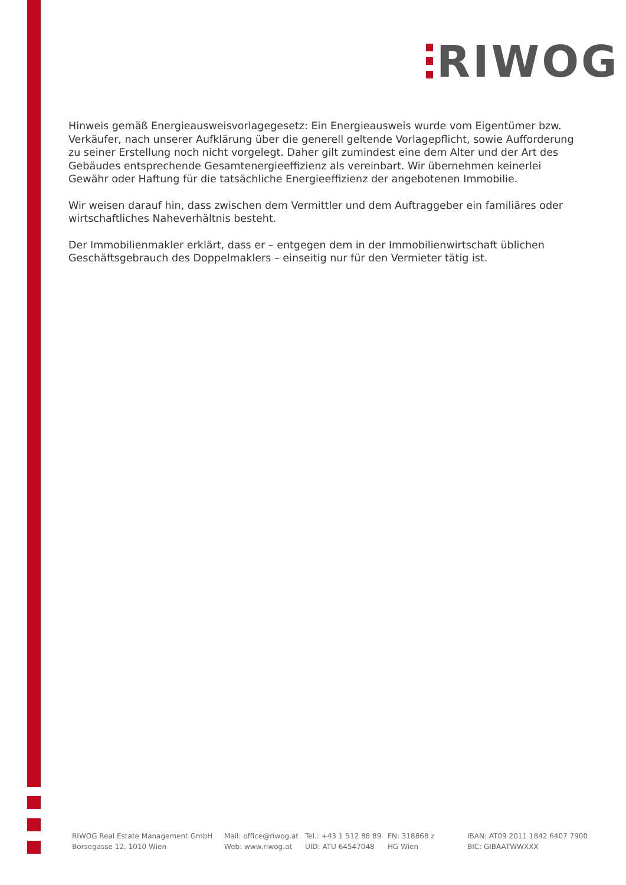RIWOG
Hinweis gemäß Energieausweisvorlagegesetz: Ein Energieausweis wurde vom Eigentümer bzw. Verkäufer, nach unserer Aufklärung über die generell geltende Vorlagepflicht, sowie Aufforderung zu seiner Erstellung noch nicht vorgelegt. Daher gilt zumindest eine dem Alter und der Art des Gebäudes entsprechende Gesamtenergieeffizienz als vereinbart. Wir übernehmen keinerlei Gewähr oder Haftung für die tatsächliche Energieeffizienz der angebotenen Immobilie.
Wir weisen darauf hin, dass zwischen dem Vermittler und dem Auftraggeber ein familiäres oder wirtschaftliches Naheverhältnis besteht.
Der Immobilienmakler erklärt, dass er – entgegen dem in der Immobilienwirtschaft üblichen Geschäftsgebrauch des Doppelmaklers – einseitig nur für den Vermieter tätig ist.
RIWOG Real Estate Management GmbH
Börsegasse 12, 1010 Wien
Mail: office@riwog.at
Web: www.riwog.at
Tel.: +43 1 512 88 89
UID: ATU 64547048
FN: 318868 z
HG Wien
IBAN: AT09 2011 1842 6407 7900
BIC: GIBAATWWXXX